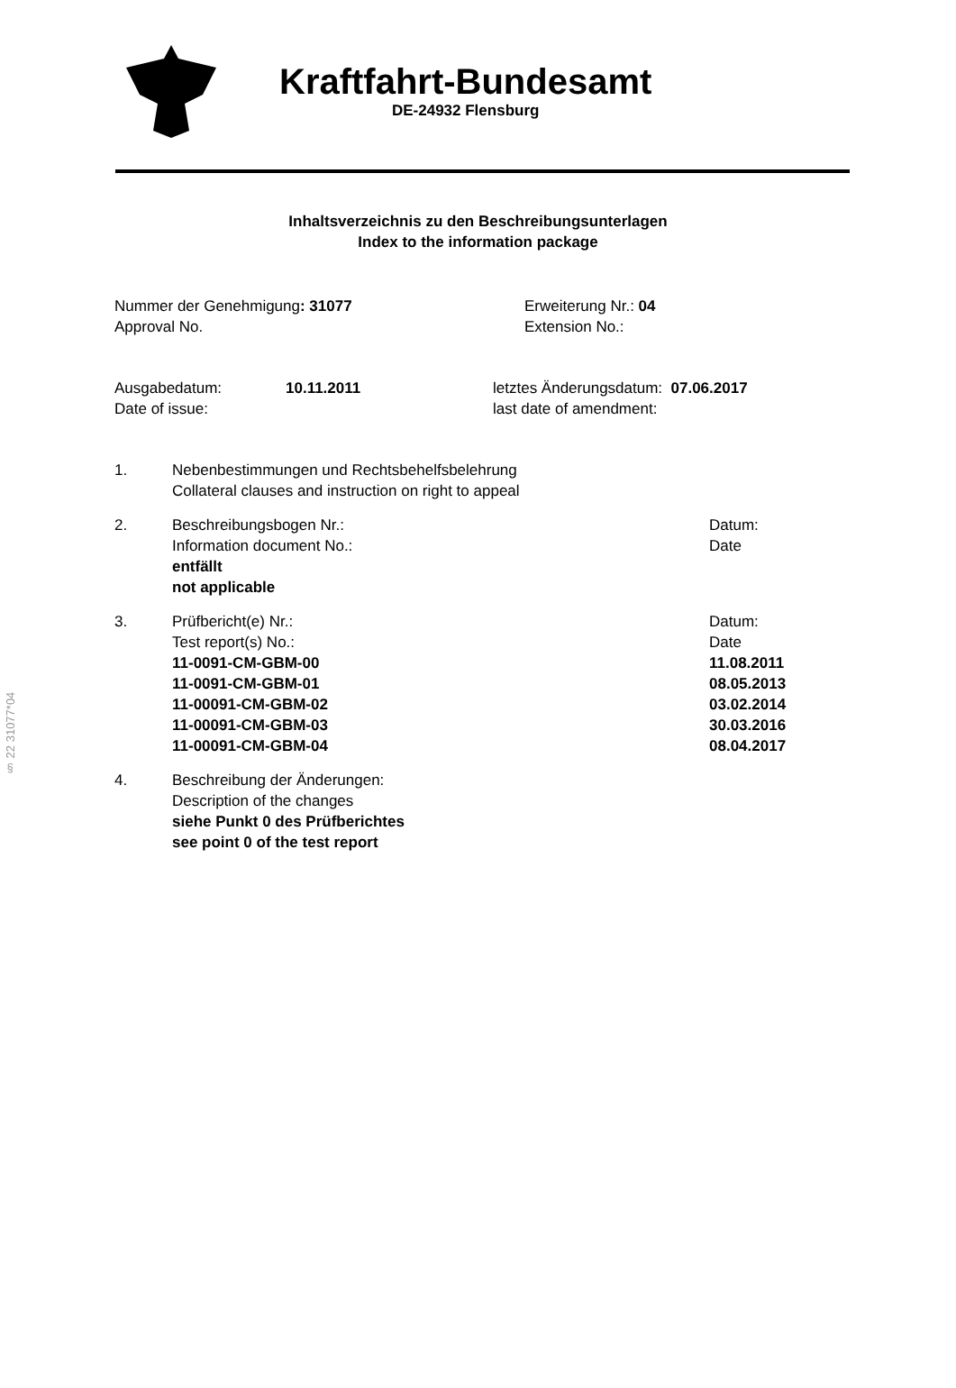§ 22 31077*04
Kraftfahrt-Bundesamt
DE-24932 Flensburg
Inhaltsverzeichnis zu den Beschreibungsunterlagen
Index to the information package
Nummer der Genehmigung: 31077
Approval No.
Erweiterung Nr.: 04
Extension No.:
Ausgabedatum:
Date of issue:
10.11.2011 letztes Änderungsdatum: 07.06.2017
last date of amendment:
1. Nebenbestimmungen und Rechtsbehelfsbelehrung
Collateral clauses and instruction on right to appeal
2. Beschreibungsbogen Nr.:
Information document No.:
entfällt
not applicable
Datum:
Date
3. Prüfbericht(e) Nr.:
Test report(s) No.:
11-0091-CM-GBM-00
11-0091-CM-GBM-01
11-00091-CM-GBM-02
11-00091-CM-GBM-03
11-00091-CM-GBM-04
Datum:
Date
11.08.2011
08.05.2013
03.02.2014
30.03.2016
08.04.2017
4. Beschreibung der Änderungen:
Description of the changes
siehe Punkt 0 des Prüfberichtes
see point 0 of the test report